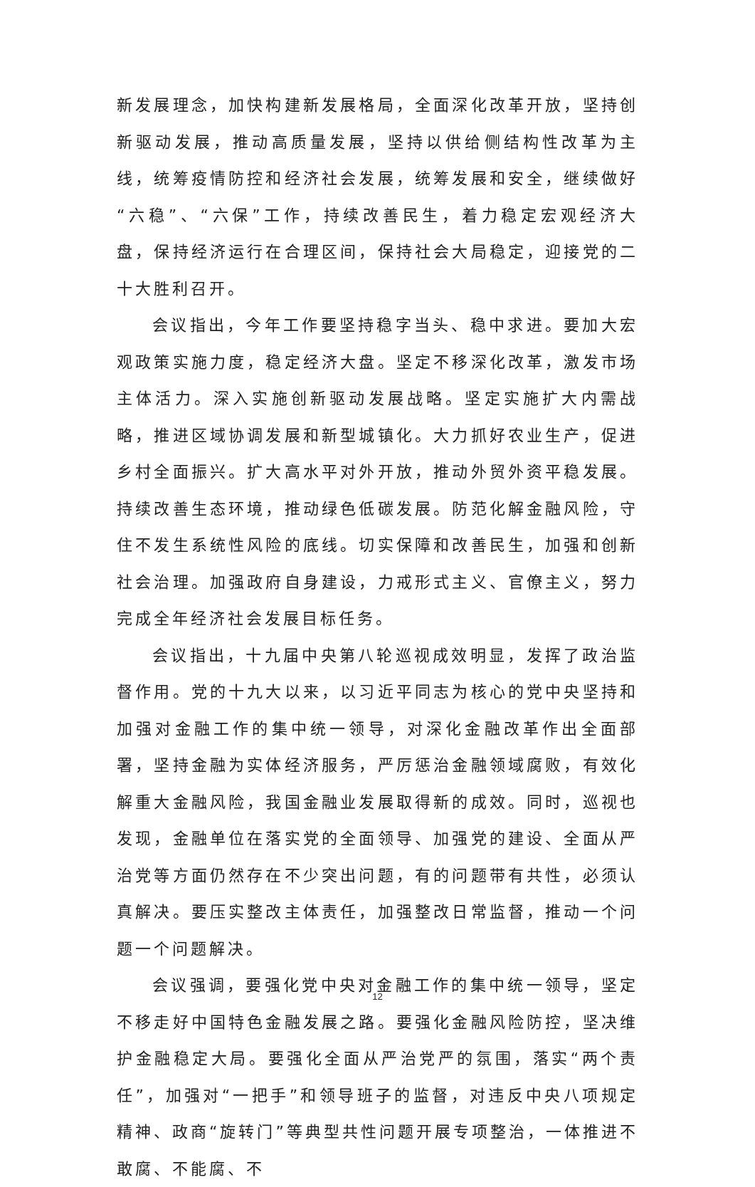新发展理念，加快构建新发展格局，全面深化改革开放，坚持创新驱动发展，推动高质量发展，坚持以供给侧结构性改革为主线，统筹疫情防控和经济社会发展，统筹发展和安全，继续做好“六稳”、“六保”工作，持续改善民生，着力稳定宏观经济大盘，保持经济运行在合理区间，保持社会大局稳定，迎接党的二十大胜利召开。
会议指出，今年工作要坚持稳字当头、稳中求进。要加大宏观政策实施力度，稳定经济大盘。坚定不移深化改革，激发市场主体活力。深入实施创新驱动发展战略。坚定实施扩大内需战略，推进区域协调发展和新型城镇化。大力抓好农业生产，促进乡村全面振兴。扩大高水平对外开放，推动外贸外资平稳发展。持续改善生态环境，推动绿色低碳发展。防范化解金融风险，守住不发生系统性风险的底线。切实保障和改善民生，加强和创新社会治理。加强政府自身建设，力戒形式主义、官僚主义，努力完成全年经济社会发展目标任务。
会议指出，十九届中央第八轮巡视成效明显，发挥了政治监督作用。党的十九大以来，以习近平同志为核心的党中央坚持和加强对金融工作的集中统一领导，对深化金融改革作出全面部署，坚持金融为实体经济服务，严厉惩治金融领域腐败，有效化解重大金融风险，我国金融业发展取得新的成效。同时，巡视也发现，金融单位在落实党的全面领导、加强党的建设、全面从严治党等方面仍然存在不少突出问题，有的问题带有共性，必须认真解决。要压实整改主体责任，加强整改日常监督，推动一个问题一个问题解决。
会议强调，要强化党中央对金融工作的集中统一领导，坚定不移走好中国特色金融发展之路。要强化金融风险防控，坚决维护金融稳定大局。要强化全面从严治党严的氛围，落实“两个责任”，加强对“一把手”和领导班子的监督，对违反中央八项规定精神、政商“旋转门”等典型共性问题开展专项整治，一体推进不敢腐、不能腐、不
12